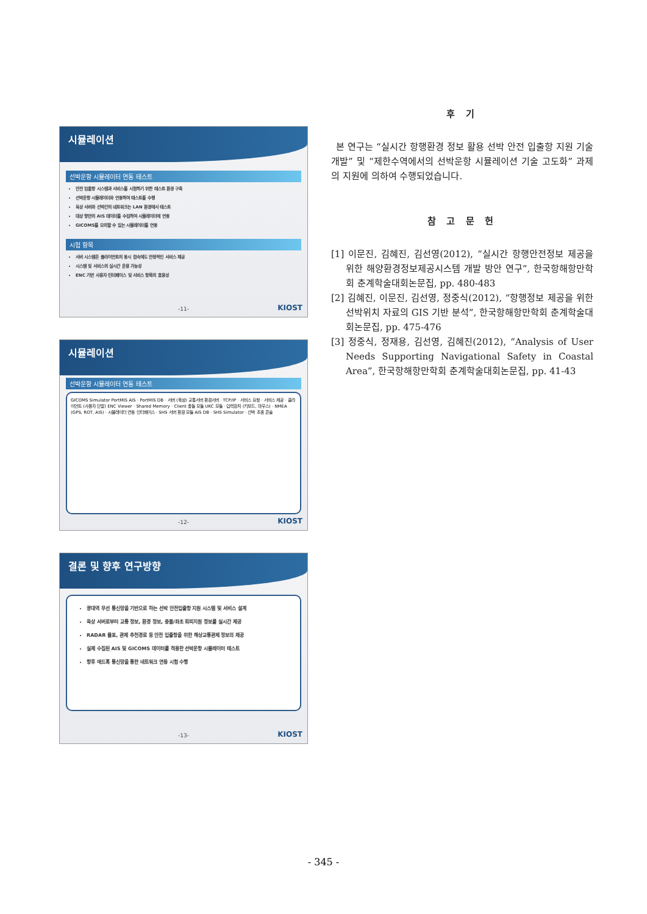시뮬레이션
선박운항 시뮬레이터 연동 테스트
안전 입출항 시스템과 서비스를 시험하기 위한 테스트 환경 구축
선박운항 시뮬레이터와 연동하여 테스트를 수행
육상 서버와 선박간의 네트워크는 LAN 환경에서 테스트
대상 항만의 AIS 데이터를 수집하여 시뮬레이터에 연동
GICOMS를 모의할 수 있는 시뮬레이터를 연동
시험 항목
서버 시스템은 클라이언트의 동시 접속에도 안정적인 서비스 제공
시스템 및 서비스의 실시간 운용 가능성
ENC 기반 사용자 인터페이스 및 서비스 항목의 효용성
-11- KIOST
시뮬레이션
선박운항 시뮬레이터 연동 테스트
GICOMS Simulator PortMIS AIS · PortMIS DB · 서버 (육상) 교통서버 환경서버 · TCP/IP · 서비스 요청 · 서비스 제공 · 클라이언트 (사용자 단말) ENC Viewer · Shared Memory · Client 충돌 모듈 UKC 모듈 · 입력장치 (키보드, 마우스) · NMEA (GPS, ROT, AIS) · 시뮬레이터 연동 인터페이스 · SHS 서버 환경 모듈 AIS DB · SHS Simulator · 선박 조종 콘솔
-12- KIOST
결론 및 향후 연구방향
광대역 무선 통신망을 기반으로 하는 선박 안전입출항 지원 시스템 및 서비스 설계
육상 서버로부터 교통 정보, 환경 정보, 충돌/좌초 회피지원 정보를 실시간 제공
RADAR 물표, 관제 추천경로 등 안전 입출항을 위한 해상교통관제 정보의 제공
실제 수집된 AIS 및 GICOMS 데이터를 적용한 선박운항 시뮬레이터 테스트
향후 애드혹 통신망을 통한 네트워크 연동 시험 수행
-13- KIOST
후 기
본 연구는 “실시간 항행환경 정보 활용 선박 안전 입출항 지원 기술개발” 및 “제한수역에서의 선박운항 시뮬레이션 기술 고도화” 과제의 지원에 의하여 수행되었습니다.
참 고 문 헌
[1] 이문진, 김혜진, 김선영(2012), “실시간 항행안전정보 제공을 위한 해양환경정보제공시스템 개발 방안 연구”, 한국항해항만학회 춘계학술대회논문집, pp. 480-483
[2] 김혜진, 이문진, 김선영, 정중식(2012), “항행정보 제공을 위한 선박위치 자료의 GIS 기반 분석”, 한국항해항만학회 춘계학술대회논문집, pp. 475-476
[3] 정중식, 정재용, 김선영, 김혜진(2012), “Analysis of User Needs Supporting Navigational Safety in Coastal Area”, 한국항해항만학회 춘계학술대회논문집, pp. 41-43
- 345 -